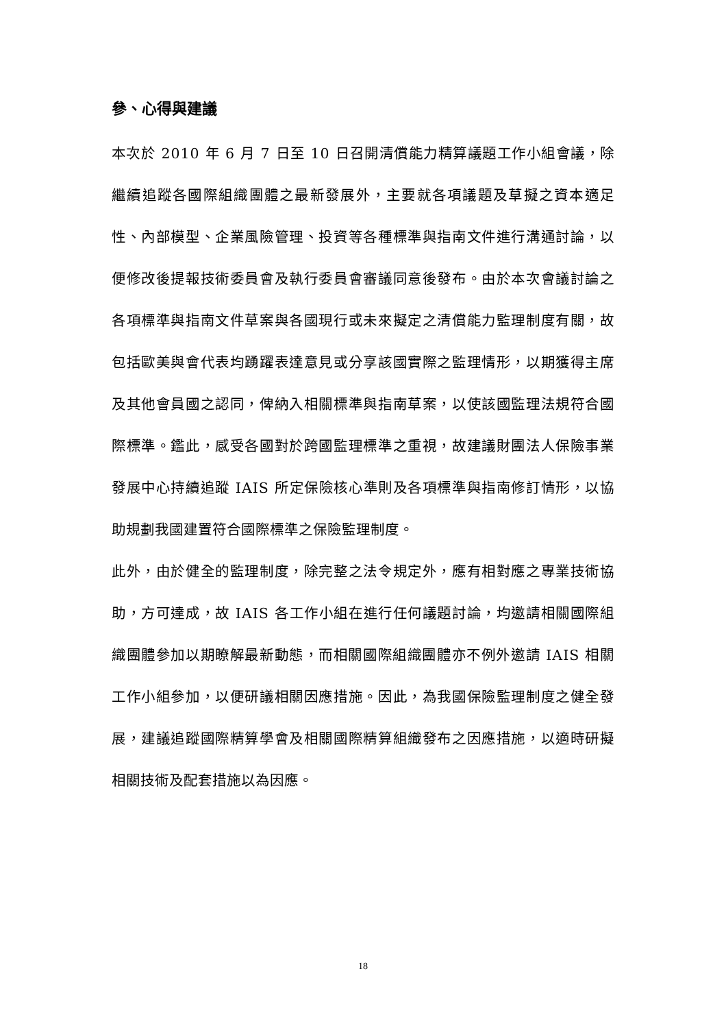參、心得與建議
本次於 2010 年 6 月 7 日至 10 日召開清償能力精算議題工作小組會議，除繼續追蹤各國際組織團體之最新發展外，主要就各項議題及草擬之資本適足性、內部模型、企業風險管理、投資等各種標準與指南文件進行溝通討論，以便修改後提報技術委員會及執行委員會審議同意後發布。由於本次會議討論之各項標準與指南文件草案與各國現行或未來擬定之清償能力監理制度有關，故包括歐美與會代表均踴躍表達意見或分享該國實際之監理情形，以期獲得主席及其他會員國之認同，俾納入相關標準與指南草案，以使該國監理法規符合國際標準。鑑此，感受各國對於跨國監理標準之重視，故建議財團法人保險事業發展中心持續追蹤 IAIS 所定保險核心準則及各項標準與指南修訂情形，以協助規劃我國建置符合國際標準之保險監理制度。
此外，由於健全的監理制度，除完整之法令規定外，應有相對應之專業技術協助，方可達成，故 IAIS 各工作小組在進行任何議題討論，均邀請相關國際組織團體參加以期瞭解最新動態，而相關國際組織團體亦不例外邀請 IAIS 相關工作小組參加，以便研議相關因應措施。因此，為我國保險監理制度之健全發展，建議追蹤國際精算學會及相關國際精算組織發布之因應措施，以適時研擬相關技術及配套措施以為因應。
18